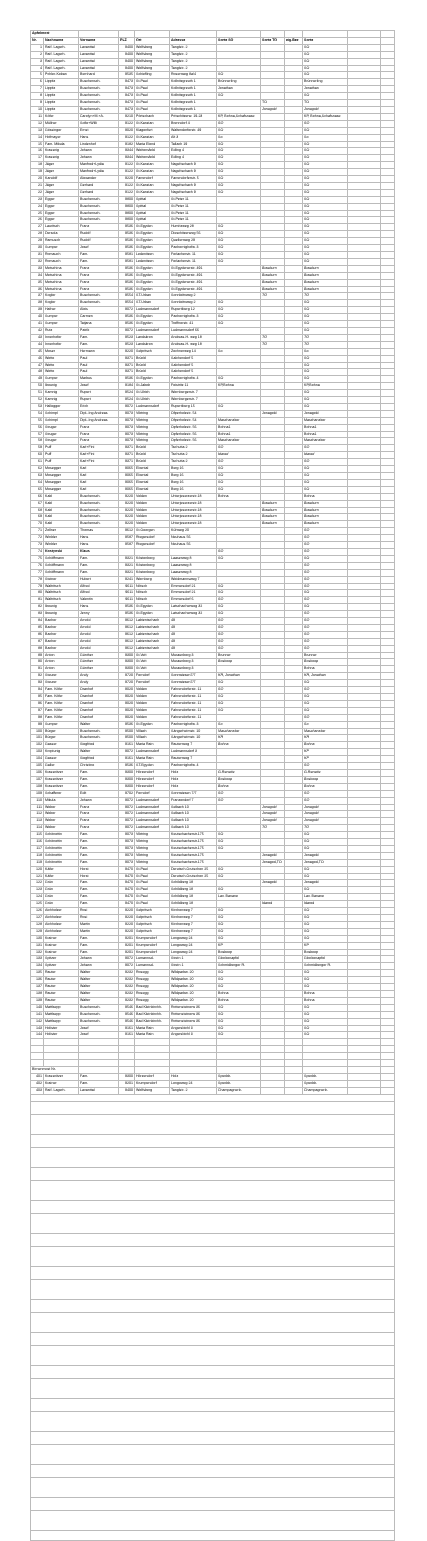| Apfelmost | | | | | | | | | | | |
| Nr. | Nachname | Vorname | PLZ | Ort | Adresse | Sorte SO | Sorte TO | eig.Bez | Sorte | | |
| 1 | Raif. Lagerh. | Lavanttal | 9400 | Wolfsberg | Tanglstr. 2 | | | | SO | | |
| 2 | Raif. Lagerh. | Lavanttal | 9400 | Wolfsberg | Tanglstr. 2 | | | | SO | | |
| 3 | Raif. Lagerh. | Lavanttal | 9400 | Wolfsberg | Tanglstr. 2 | | | | SO | | |
| 4 | Raif. Lagerh. | Lavanttal | 9400 | Wolfsberg | Tanglstr. 2 | | | | SO | | |
| 5 | Pchler-Koban | Bernhard | 9535 | Schiefling | Rosenweg 8a/4 | SO | | | SO | | |
| 6 | Lippitz | Buschensch. | 9473 | St.Paul | Kollnitzgreuth 1 | Brünnerling | | | Brünnerling | | |
| 7 | Lippitz | Buschensch. | 9473 | St.Paul | Kollnitzgreuth 1 | Jonathan | | | Jonathan | | |
| 8 | Lippitz | Buschensch. | 9473 | St.Paul | Kollnitzgreuth 1 | SO | | | SO | | |
| 9 | Lippitz | Buschensch. | 9473 | St.Paul | Kollnitzgreuth 1 | | TO | | TO | | |
| 10 | Lippitz | Buschensch. | 9473 | St.Paul | Kollnitzgreuth 1 | | Jonagold | | Jonagold | | |
| 11 | Köfer | Carolyn+M.+A. | 9210 | Pörtschach | Pritschitzerw. 19-23 | KP, Bohna,Schafsnase | | | KP, Bohna,Schafsnase | | |
| 12 | Müllner | Sofie+Willi | 9122 | St.Kanzian | Brenndorf 4 | SO | | | SO | | |
| 13 | Gössinger | Ernst | 9020 | Klagenfurt | Waltendorferstr. 49 | SO | | | SO | | |
| 14 | Hofmayer | Hans | 9122 | St.Kanzian | Alt 3 | So | | | So | | |
| 15 | Fam. Mikula | Lindenhof | 9182 | Maria Elend | Tallach 19 | SO | | | SO | | |
| 16 | Krassnig | Johann | 9344 | Weitensfeld | Edling 4 | SO | | | SO | | |
| 17 | Krassnig | Johann | 9344 | Weitensfeld | Edling 4 | SO | | | SO | | |
| 18 | Jäger | Manfred+Lydia | 9122 | St.Kanzian | Nageltschach 9 | SO | | | SO | | |
| 19 | Jäger | Manfred+Lydia | 9122 | St.Kanzian | Nageltschach 9 | SO | | | SO | | |
| 20 | Kandolf | Alexander | 9220 | Farrendorf | Farrendorferstr. 5 | SO | | | SO | | |
| 21 | Jäger | Gerhard | 9122 | St.Kanzian | Nageltschach 9 | SO | | | SO | | |
| 22 | Jäger | Gerhard | 9122 | St.Kanzian | Nageltschach 9 | SO | | | SO | | |
| 23 | Egger | Buschensch. | 9800 | Spittal | St.Peter 11 | | | | SO | | |
| 24 | Egger | Buschensch. | 9800 | Spittal | St.Peter 11 | | | | SO | | |
| 25 | Egger | Buschensch. | 9800 | Spittal | St.Peter 11 | | | | SO | | |
| 26 | Egger | Buschensch. | 9800 | Spittal | St.Peter 11 | | | | SO | | |
| 27 | Lauritsch | Franz | 9536 | St.Egyden | Humitzweg 28 | SO | | | SO | | |
| 28 | Dersola | Rudolf | 9536 | St.Egyden | Dieschitzerweg 56 | SO | | | SO | | |
| 29 | Ramusch | Rudolf | 9536 | St.Egyden | Quellenweg 29 | SO | | | SO | | |
| 30 | Sumper | Josef | 9536 | St.Egyden | Pachernighofw. 3 | SO | | | SO | | |
| 31 | Romauch | Fam. | 9581 | Ledenitzen | Ferlacherstr. 11 | SO | | | SO | | |
| 32 | Romauch | Fam. | 9581 | Ledenitzen | Ferlacherstr. 11 | SO | | | SO | | |
| 33 | Metschina | Franz | 9536 | St.Egyden | St.Egydenerstr. 491 | | Braeburn | | Braeburn | | |
| 34 | Metschina | Franz | 9536 | St.Egyden | St.Egydenerstr. 491 | | Braeburn | | Braeburn | | |
| 35 | Metschina | Franz | 9536 | St.Egyden | St.Egydenerstr. 491 | | Braeburn | | Braeburn | | |
| 36 | Metschina | Franz | 9536 | St.Egyden | St.Egydenerstr. 491 | | Braeburn | | Braeburn | | |
| 37 | Kogler | Buschensch. | 9554 | ST.Urban | Sonnleitnweg 2 | | TO | | TO | | |
| 38 | Kogler | Buschensch. | 9554 | ST.Urban | Sonnleitnweg 2 | SO | | | SO | | |
| 39 | Hafner | Alois | 9072 | Ludmannsdorf | Rupertiberg 12 | SO | | | SO | | |
| 40 | Sumper | Carmen | 9536 | St.Egyden | Pachernighofw. 3 | SO | | | SO | | |
| 41 | Sumper | Tatjana | 9536 | St.Egyden | Treffnerstr. 41 | SO | | | SO | | |
| 42 | Rutz | Patrik | 9072 | Ludmannsdorf | Ludmannsdorf 66 | | | | SO | | |
| 43 | Innerhofer | Fam. | 9523 | Landskron | Andreas-H. weg 18 | | TO | | TO | | |
| 44 | Innerhofer | Fam. | 9523 | Landskron | Andreas-H. weg 18 | | TO | | TO | | |
| 45 | Moser | Hermann | 9220 | Selpritsch | Zechnerweg 14 | So | | | So | | |
| 46 | Wette | Paul | 9371 | Brückl | Salchendorf 5 | | | | SO | | |
| 47 | Wette | Paul | 9371 | Brückl | Salchendorf 5 | | | | SO | | |
| 48 | Wette | Paul | 9371 | Brückl | Salchendorf 5 | | | | SO | | |
| 49 | Sumper | Markus | 9536 | St.Egyden | Pachernighofw. 4 | SO | | | SO | | |
| 50 | Ibounig | Josef | 9184 | St.Jakob | Feistritz 11 | KP,Bohna | | | KP,Bohna | | |
| 51 | Kamnig | Rupert | 9524 | St.Ulrich | Wernbergerstr. 7 | | | | SO | | |
| 52 | Kamnig | Rupert | 9524 | St.Ulrich | Wernbergerstr. 7 | | | | SO | | |
| 53 | Hallegger | Erich | 9072 | Ludmannsdorf | Rupertiberg 15 | SO | | | SO | | |
| 54 | Schimpl | Dipl.-Ing Andreas | 9073 | Viktring | Ofperholzstr. 54 | | Jonagold | | Jonagold | | |
| 55 | Schimpl | Dipl.-Ing Andreas | 9073 | Viktring | Ofperholzstr. 54 | Maschanzker | | | Maschanzker | | |
| 56 | Struger | Franz | 9073 | Viktring | Opferholzstr. 56 | Bohna1 | | | Bohna1 | | |
| 57 | Struger | Franz | 9073 | Viktring | Opferholzstr. 56 | Bohna1 | | | Bohna1 | | |
| 58 | Struger | Franz | 9073 | Viktring | Opferholzstr. 56 | Maschanzker | | | Maschanzker | | |
| 59 | Puff | Karl+Fini | 9371 | Brückl | Tschutta 2 | SO | | | SO | | |
| 60 | Puff | Karl+Fini | 9371 | Brückl | Tschutta 2 | Idared | | | Idared | | |
| 61 | Puff | Karl+Fini | 9371 | Brückl | Tschutta 2 | SO | | | SO | | |
| 62 | Mosegger | Karl | 9065 | Ebental | Berg 16 | SO | | | SO | | |
| 63 | Mosegger | Karl | 9065 | Ebental | Berg 16 | SO | | | SO | | |
| 64 | Mosegger | Karl | 9065 | Ebental | Berg 16 | SO | | | SO | | |
| 65 | Mosegger | Karl | 9065 | Ebental | Berg 16 | SO | | | SO | | |
| 66 | Kakl | Buschensch. | 9220 | Velden | Unterjeserzerstr.18 | Bohna | | | Bohna | | |
| 67 | Kakl | Buschensch. | 9220 | Velden | Unterjeserzerstr.18 | | Braeburn | | Braeburn | | |
| 68 | Kakl | Buschensch. | 9220 | Velden | Unterjeserzerstr.18 | | Braeburn | | Braeburn | | |
| 69 | Kakl | Buschensch. | 9220 | Velden | Unterjeserzerstr.18 | | Braeburn | | Braeburn | | |
| 70 | Kakl | Buschensch. | 9220 | Velden | Unterjeserzerstr.18 | | Braeburn | | Braeburn | | |
| 71 | Zollner | Thomas | 9612 | St.Georgen | Kühweg 20 | | | | SO | | |
| 72 | Winkler | Hans | 9587 | Riegersdorf | Neuhaus 56 | | | | SO | | |
| 73 | Winkler | Hans | 9587 | Riegersdorf | Neuhaus 56 | | | | SO | | |
| 74 | Kostynski | Klaus | | | | SO | | | SO | | |
| 75 | Schöffmann | Fam. | 9321 | Köstenberg | Laaserweg 8 | SO | | | SO | | |
| 76 | Schöffmann | Fam. | 9321 | Köstenberg | Laaserweg 8 | | | | SO | | |
| 77 | Schöffmann | Fam. | 9321 | Köstenberg | Laaserweg 8 | | | | SO | | |
| 78 | Steiner | Hubert | 9241 | Wernberg | Weidmannsweg 7 | | | | SO | | |
| 79 | Waltritsch | Alfred | 9611 | Nötsch | Emmersdorf 21 | SO | | | SO | | |
| 80 | Waltritsch | Alfred | 9611 | Nötsch | Emmersdorf 21 | SO | | | SO | | |
| 81 | Waltritsch | Valentin | 9611 | Nötsch | Emmersdorf 6 | SO | | | SO | | |
| 82 | Ibounig | Hans | 9536 | St.Egyden | Latschacherweg 32 | SO | | | SO | | |
| 83 | Ibounig | Jenny | 9536 | St.Egyden | Latschacherweg 32 | SO | | | SO | | |
| 84 | Bacher | Arnold | 9612 | Labientschach | 49 | SO | | | SO | | |
| 85 | Bacher | Arnold | 9612 | Labientschach | 49 | SO | | | SO | | |
| 86 | Bacher | Arnold | 9612 | Labientschach | 49 | SO | | | SO | | |
| 87 | Bacher | Arnold | 9612 | Labientschach | 49 | SO | | | SO | | |
| 88 | Bacher | Arnold | 9612 | Labientschach | 49 | SO | | | SO | | |
| 89 | Anton | Günther | 9300 | St.Veit | Muraunberg 3 | Brunner | | | Brunner | | |
| 90 | Anton | Günther | 9300 | St.Veit | Muraunberg 3 | Boskoop | | | Boskoop | | |
| 91 | Anton | Günther | 9300 | St.Veit | Muraunberg 3 | | | | Bohna | | |
| 92 | Steurer | Andy | 9720 | Ferndorf | Sonnwiesen7/7 | KR, Jonathan | | | KR, Jonathan | | |
| 93 | Steurer | Andy | 9720 | Ferndorf | Sonnwiesen7/7 | SO | | | SO | | |
| 94 | Fam. Köfer | Oranhof | 9020 | Velden | Fahrendorferstr. 11 | SO | | | SO | | |
| 95 | Fam. Köfer | Oranhof | 9020 | Velden | Fahrendorferstr. 11 | SO | | | SO | | |
| 96 | Fam. Köfer | Oranhof | 9020 | Velden | Fahrendorferstr. 11 | SO | | | SO | | |
| 97 | Fam. Köfer | Oranhof | 9020 | Velden | Fahrendorferstr. 11 | SO | | | SO | | |
| 98 | Fam. Köfer | Oranhof | 9020 | Velden | Fahrendorferstr. 11 | | | | SO | | |
| 99 | Sumper | Walter | 9536 | St.Egyden | Pachernighofw. 3 | So | | | So | | |
| 100 | Bürger | Buschensch. | 9500 | Villach | Sängerheimstr. 10 | Maschanzker | | | Maschanzker | | |
| 101 | Bürger | Buschensch. | 9500 | Villach | Sängerheimstr. 10 | KR | | | KR | | |
| 102 | Gasser | Siegfried | 9161 | Maria Rain | Rautenweg 7 | Bohna | | | Bohna | | |
| 103 | Kropiunig | Walter | 9072 | Ludmannsdorf | Ludmannsdorf 3 | | | | KP | | |
| 104 | Gasser | Siegfried | 9161 | Maria Rain | Rautenweg 7 | | | | KP | | |
| 105 | Galler | Christine | 9536 | ST.Egyden | Pachernighofw. 4 | | | | SO | | |
| 106 | Krassnitzer | Fam. | 9300 | Hörzendorf | Holz | G.Renette | | | G.Renette | | |
| 107 | Krassnitzer | Fam. | 9300 | Hörzendorf | Holz | Boskoop | | | Boskoop | | |
| 108 | Krassnitzer | Fam. | 9300 | Hörzendorf | Holz | Bohna | | | Bohna | | |
| 109 | Schafferer | Edit | 9702 | Ferndorf | Sonnwiesen 7/7 | SO | | | SO | | |
| 110 | Mikula | Johann | 9072 | Ludmannsdorf | Franzendorf 7 | SO | | | SO | | |
| 111 | Weber | Franz | 9072 | Ludmannsdorf | Selkach 10 | | Jonagold | | Jonagold | | |
| 112 | Weber | Franz | 9072 | Ludmannsdorf | Selkach 10 | | Jonagold | | Jonagold | | |
| 113 | Weber | Franz | 9072 | Ludmannsdorf | Selkach 10 | | Jonagold | | Jonagold | | |
| 114 | Weber | Franz | 9072 | Ludmannsdorf | Selkach 10 | | TO | | TO | | |
| 115 | Schönettin | Fam. | 9073 | Viktring | Keutschacherstr.175 | SO | | | SO | | |
| 116 | Schönettin | Fam. | 9073 | Viktring | Keutschacherstr.175 | SO | | | SO | | |
| 117 | Schönettin | Fam. | 9073 | Viktring | Keutschacherstr.175 | SO | | | SO | | |
| 118 | Schönettin | Fam. | 9073 | Viktring | Keutschacherstr.175 | | Jonagold | | Jonagold | | |
| 119 | Schönettin | Fam. | 9073 | Viktring | Keutschacherstr.175 | | Jonagod,TO | | Jonagod,TO | | |
| 120 | Käfer | Horst | 9470 | St.Paul | Derutsch-Grutschen 25 | SO | | | SO | | |
| 121 | Käfer | Horst | 9470 | St.Paul | Derutsch-Grutschen 25 | SO | | | SO | | |
| 122 | Grün | Fam. | 9470 | St.Paul | Schildberg 18 | | Jonagold | | Jonagold | | |
| 123 | Grün | Fam. | 9470 | St.Paul | Schildberg 18 | SO | | | SO | | |
| 124 | Grün | Fam. | 9470 | St.Paul | Schildberg 18 | Lav. Banane | | | Lav. Banane | | |
| 125 | Grün | Fam. | 9470 | St.Paul | Schildberg 18 | | Idared | | Idared | | |
| 126 | Aichholzer | Rosi | 9220 | Selpritsch | Kirchenweg 7 | SO | | | SO | | |
| 127 | Aichholzer | Rosi | 9220 | Selpritsch | Kirchenweg 7 | SO | | | SO | | |
| 128 | Aichholzer | Martin | 9220 | Selpritsch | Kirchenweg 7 | SO | | | SO | | |
| 129 | Aichholzer | Martin | 9220 | Selpritsch | Kirchenweg 7 | SO | | | SO | | |
| 130 | Krainer | Fam. | 9201 | Krumpendorf | Longoweg 24 | SO | | | SO | | |
| 131 | Krainer | Fam. | 9201 | Krumpendorf | Longoweg 24 | KP | | | KP | | |
| 132 | Krainer | Fam. | 9201 | Krumpendorf | Longoweg 24 | Boskoop | | | Boskoop | | |
| 133 | Spitzer | Johann | 9072 | Lumannsd. | Strein 1 | Glockenapfel | | | Glockenapfel | | |
| 134 | Spitzer | Johann | 9072 | Lumannsd. | Strein 1 | Schmidberger R. | | | Schmidberger R. | | |
| 135 | Rauter | Walter | 9232 | Rosegg | Wildparkw. 20 | SO | | | SO | | |
| 136 | Rauter | Walter | 9232 | Rosegg | Wildparkw. 20 | SO | | | SO | | |
| 137 | Rauter | Walter | 9232 | Rosegg | Wildparkw. 20 | SO | | | SO | | |
| 138 | Rauter | Walter | 9232 | Rosegg | Wildparkw. 20 | Bohna | | | Bohna | | |
| 139 | Rauter | Walter | 9232 | Rosegg | Wildparkw. 20 | Bohna | | | Bohna | | |
| 140 | Mattlsepp | Buschensch. | 9546 | Bad Kleinkirchh. | Rottensteinerw 36 | SO | | | SO | | |
| 141 | Mattlsepp | Buschensch. | 9546 | Bad Kleinkirchh. | Rottensteinerw 36 | SO | | | SO | | |
| 142 | Mattlsepp | Buschensch. | 9546 | Bad Kleinkirchh. | Rottensteinerw 36 | SO | | | SO | | |
| 143 | Holister | Josef | 9161 | Maria Rain | Angersbichl 3 | SO | | | SO | | |
| 144 | Holister | Josef | 9161 | Maria Rain | Angersbichl 3 | SO | | | SO | | |
| Birnenmost Nr. | | | | | | | | | | | |
| 401 | Krassnitzer | Fam. | 9300 | Hörzendorf | Holz | Speckb. | | | Speckb. | | |
| 402 | Krainer | Fam. | 9201 | Krumpendorf | Longoweg 24 | Speckb. | | | Speckb. | | |
| 403 | Raif. Lagerh. | Lavanttal | 9400 | Wolfsberg | Tanglstr. 2 | Champagnerb. | | | Champagnerb. | | |